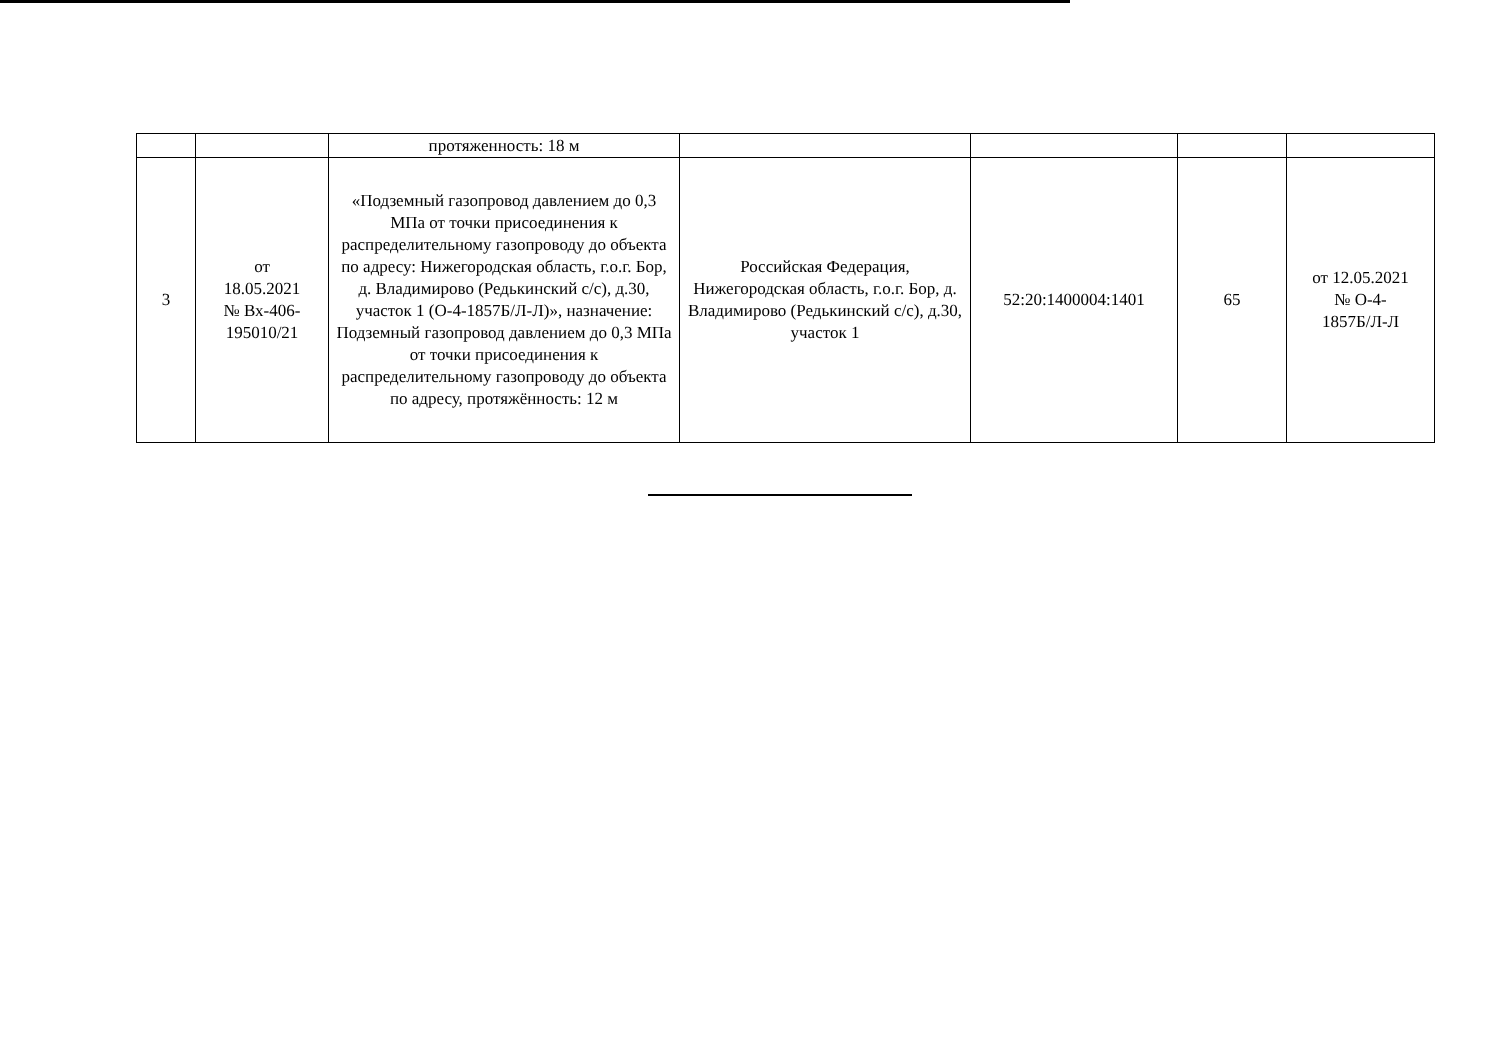| | | протяженность: 18 м | | | | |
| 3 | от 18.05.2021 № Вх-406- 195010/21 | «Подземный газопровод давлением до 0,3 МПа от точки присоединения к распределительному газопроводу до объекта по адресу: Нижегородская область, г.о.г. Бор, д. Владимирово (Редькинский с/с), д.30, участок 1 (О-4-1857Б/Л-Л)», назначение: Подземный газопровод давлением до 0,3 МПа от точки присоединения к распределительному газопроводу до объекта по адресу, протяжённость: 12 м | Российская Федерация, Нижегородская область, г.о.г. Бор, д. Владимирово (Редькинский с/с), д.30, участок 1 | 52:20:1400004:1401 | 65 | от 12.05.2021 № О-4- 1857Б/Л-Л |